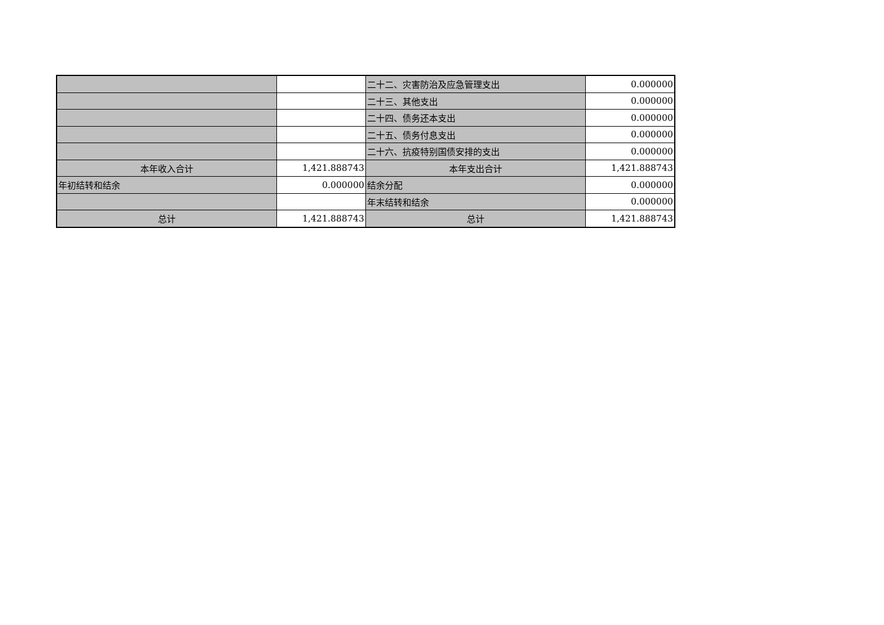| | | 二十二、灾害防治及应急管理支出 | 0.000000 |
| | | 二十三、其他支出 | 0.000000 |
| | | 二十四、债务还本支出 | 0.000000 |
| | | 二十五、债务付息支出 | 0.000000 |
| | | 二十六、抗疫特别国债安排的支出 | 0.000000 |
| 本年收入合计 | 1,421.888743 | 本年支出合计 | 1,421.888743 |
| 年初结转和结余 | 0.000000 | 结余分配 | 0.000000 |
| | | 年末结转和结余 | 0.000000 |
| 总计 | 1,421.888743 | 总计 | 1,421.888743 |